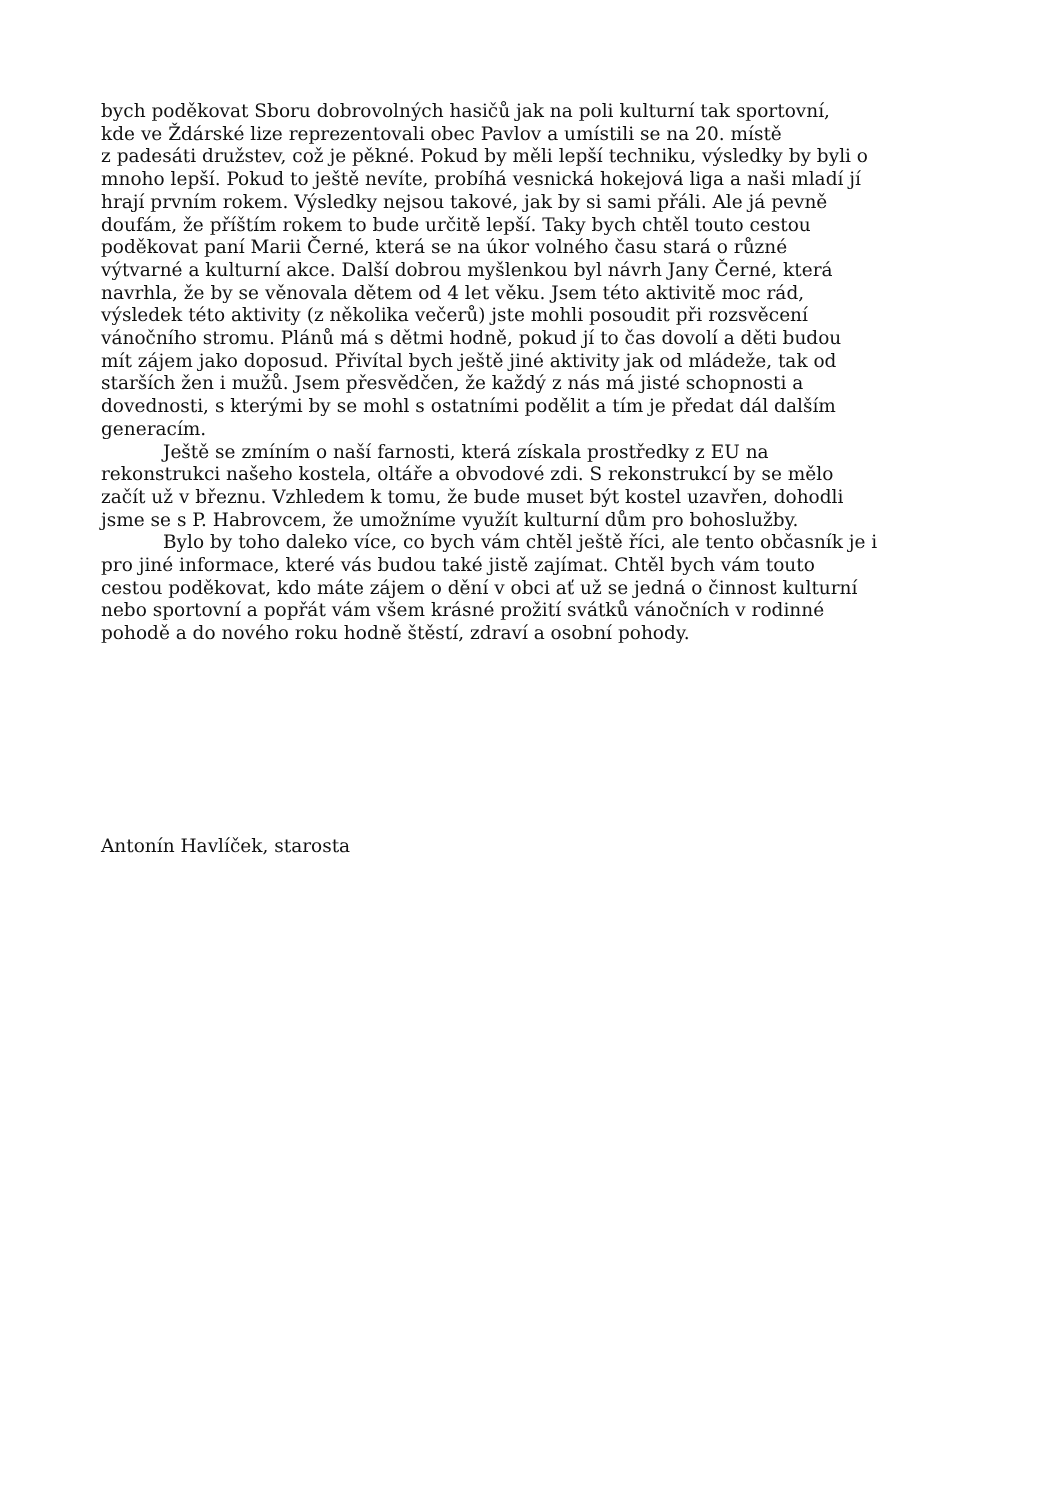bych poděkovat Sboru dobrovolných hasičů jak na poli kulturní tak sportovní,
kde ve Ždárské lize reprezentovali obec Pavlov a umístili se na 20. místě
z padesáti družstev, což je pěkné. Pokud by měli lepší techniku, výsledky by byli o
mnoho lepší. Pokud to ještě nevíte, probíhá vesnická hokejová liga a naši mladí jí
hrají prvním rokem. Výsledky nejsou takové, jak by si sami přáli. Ale já pevně
doufám, že příštím rokem to bude určitě lepší. Taky bych chtěl touto cestou
poděkovat paní Marii Černé, která se na úkor volného času stará o různé
výtvarné a kulturní akce. Další dobrou myšlenkou byl návrh Jany Černé, která
navrhla, že by se věnovala dětem od 4 let věku. Jsem této aktivitě moc rád,
výsledek této aktivity (z několika večerů) jste mohli posoudit při rozsvěcení
vánočního stromu. Plánů má s dětmi hodně, pokud jí to čas dovolí a děti budou
mít zájem jako doposud. Přivítal bych ještě jiné aktivity jak od mládeže, tak od
starších žen i mužů. Jsem přesvědčen, že každý z nás má jisté schopnosti a
dovednosti, s kterými by se mohl s ostatními podělit a tím je předat dál dalším
generacím.
Ještě se zmíním o naší farnosti, která získala prostředky z EU na
rekonstrukci našeho kostela, oltáře a obvodové zdi. S rekonstrukcí by se mělo
začít už v březnu. Vzhledem k tomu, že bude muset být kostel uzavřen, dohodli
jsme se s P. Habrovcem, že umožníme využít kulturní dům pro bohoslužby.
Bylo by toho daleko více, co bych vám chtěl ještě říci, ale tento občasník je i
pro jiné informace, které vás budou také jistě zajímat. Chtěl bych vám touto
cestou poděkovat, kdo máte zájem o dění v obci ať už se jedná o činnost kulturní
nebo sportovní a popřát vám všem krásné prožití svátků vánočních v rodinné
pohodě a do nového roku hodně štěstí, zdraví a osobní pohody.
Antonín Havlíček, starosta